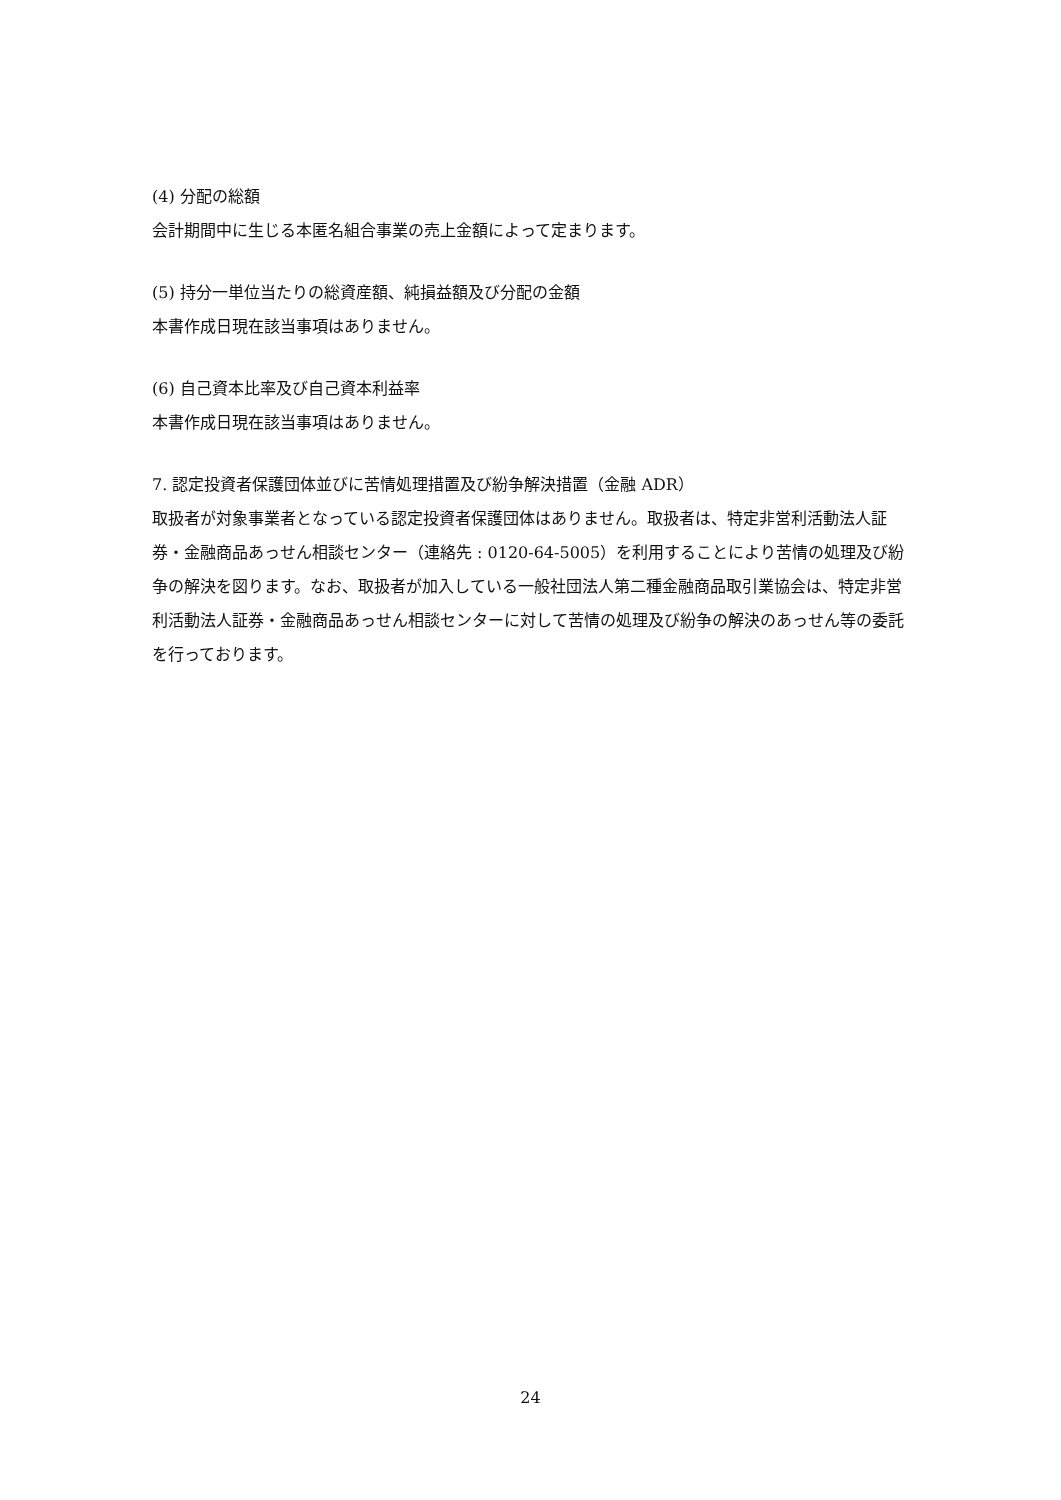(4) 分配の総額
会計期間中に生じる本匿名組合事業の売上金額によって定まります。
(5) 持分一単位当たりの総資産額、純損益額及び分配の金額
本書作成日現在該当事項はありません。
(6) 自己資本比率及び自己資本利益率
本書作成日現在該当事項はありません。
7. 認定投資者保護団体並びに苦情処理措置及び紛争解決措置（金融 ADR）
取扱者が対象事業者となっている認定投資者保護団体はありません。取扱者は、特定非営利活動法人証券・金融商品あっせん相談センター（連絡先 : 0120-64-5005）を利用することにより苦情の処理及び紛争の解決を図ります。なお、取扱者が加入している一般社団法人第二種金融商品取引業協会は、特定非営利活動法人証券・金融商品あっせん相談センターに対して苦情の処理及び紛争の解決のあっせん等の委託を行っております。
24